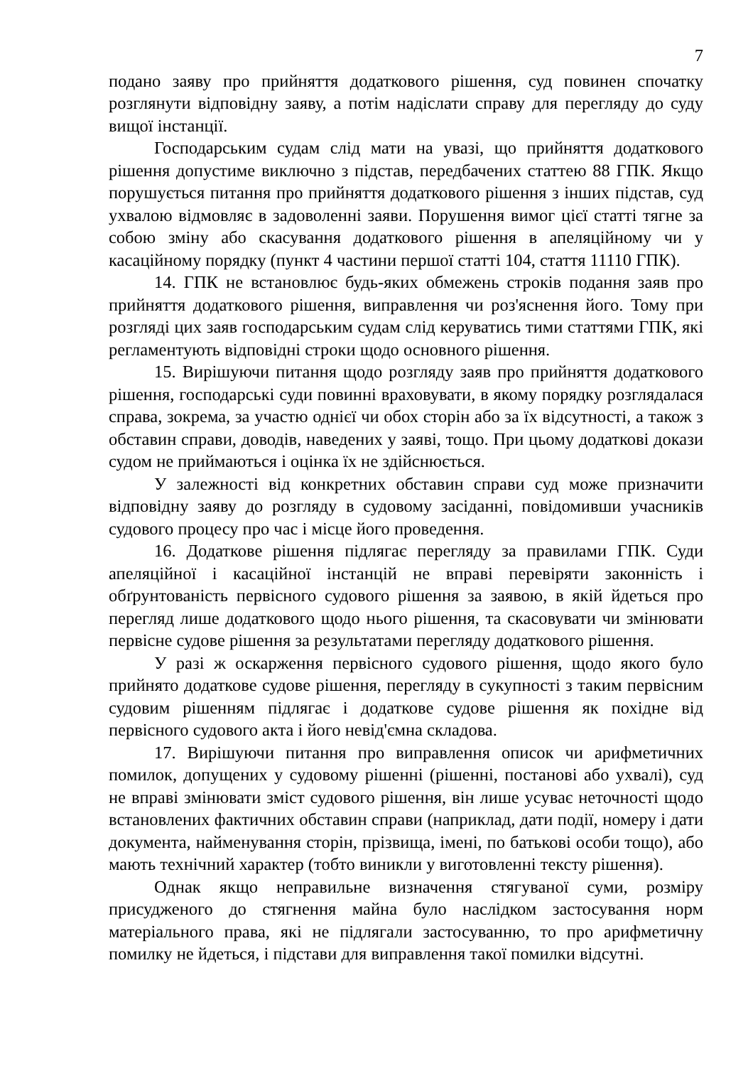7
подано заяву про прийняття додаткового рішення, суд повинен спочатку розглянути відповідну заяву, а потім надіслати справу для перегляду до суду вищої інстанції.
Господарським судам слід мати на увазі, що прийняття додаткового рішення допустиме виключно з підстав, передбачених статтею 88 ГПК. Якщо порушується питання про прийняття додаткового рішення з інших підстав, суд ухвалою відмовляє в задоволенні заяви. Порушення вимог цієї статті тягне за собою зміну або скасування додаткового рішення в апеляційному чи у касаційному порядку (пункт 4 частини першої статті 104, стаття 11110 ГПК).
14. ГПК не встановлює будь-яких обмежень строків подання заяв про прийняття додаткового рішення, виправлення чи роз'яснення його. Тому при розгляді цих заяв господарським судам слід керуватись тими статтями ГПК, які регламентують відповідні строки щодо основного рішення.
15. Вирішуючи питання щодо розгляду заяв про прийняття додаткового рішення, господарські суди повинні враховувати, в якому порядку розглядалася справа, зокрема, за участю однієї чи обох сторін або за їх відсутності, а також з обставин справи, доводів, наведених у заяві, тощо. При цьому додаткові докази судом не приймаються і оцінка їх не здійснюється.
У залежності від конкретних обставин справи суд може призначити відповідну заяву до розгляду в судовому засіданні, повідомивши учасників судового процесу про час і місце його проведення.
16. Додаткове рішення підлягає перегляду за правилами ГПК. Суди апеляційної і касаційної інстанцій не вправі перевіряти законність і обґрунтованість первісного судового рішення за заявою, в якій йдеться про перегляд лише додаткового щодо нього рішення, та скасовувати чи змінювати первісне судове рішення за результатами перегляду додаткового рішення.
У разі ж оскарження первісного судового рішення, щодо якого було прийнято додаткове судове рішення, перегляду в сукупності з таким первісним судовим рішенням підлягає і додаткове судове рішення як похідне від первісного судового акта і його невід'ємна складова.
17. Вирішуючи питання про виправлення описок чи арифметичних помилок, допущених у судовому рішенні (рішенні, постанові або ухвалі), суд не вправі змінювати зміст судового рішення, він лише усуває неточності щодо встановлених фактичних обставин справи (наприклад, дати події, номеру і дати документа, найменування сторін, прізвища, імені, по батькові особи тощо), або мають технічний характер (тобто виникли у виготовленні тексту рішення).
Однак якщо неправильне визначення стягуваної суми, розміру присудженого до стягнення майна було наслідком застосування норм матеріального права, які не підлягали застосуванню, то про арифметичну помилку не йдеться, і підстави для виправлення такої помилки відсутні.